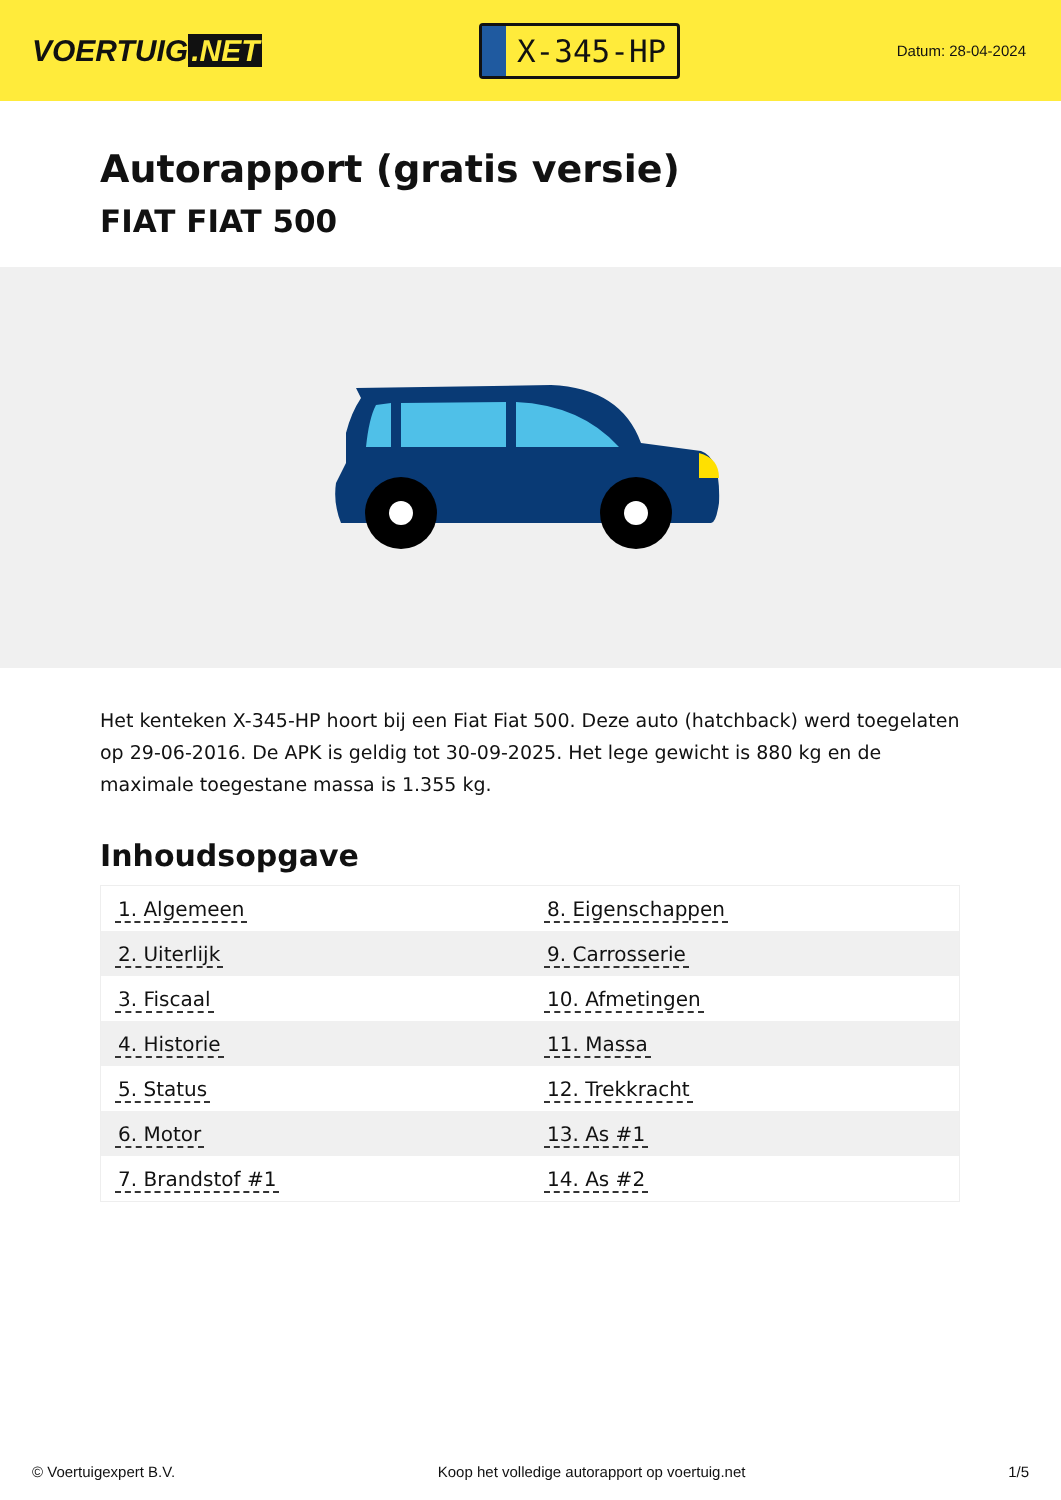VOERTUIG.NET
X-345-HP
Datum: 28-04-2024
Autorapport (gratis versie)
FIAT FIAT 500
Het kenteken X-345-HP hoort bij een Fiat Fiat 500. Deze auto (hatchback) werd toegelaten op 29-06-2016. De APK is geldig tot 30-09-2025. Het lege gewicht is 880 kg en de maximale toegestane massa is 1.355 kg.
Inhoudsopgave
| 1. Algemeen | 8. Eigenschappen |
| 2. Uiterlijk | 9. Carrosserie |
| 3. Fiscaal | 10. Afmetingen |
| 4. Historie | 11. Massa |
| 5. Status | 12. Trekkracht |
| 6. Motor | 13. As #1 |
| 7. Brandstof #1 | 14. As #2 |
© Voertuigexpert B.V. Koop het volledige autorapport op voertuig.net
1/5